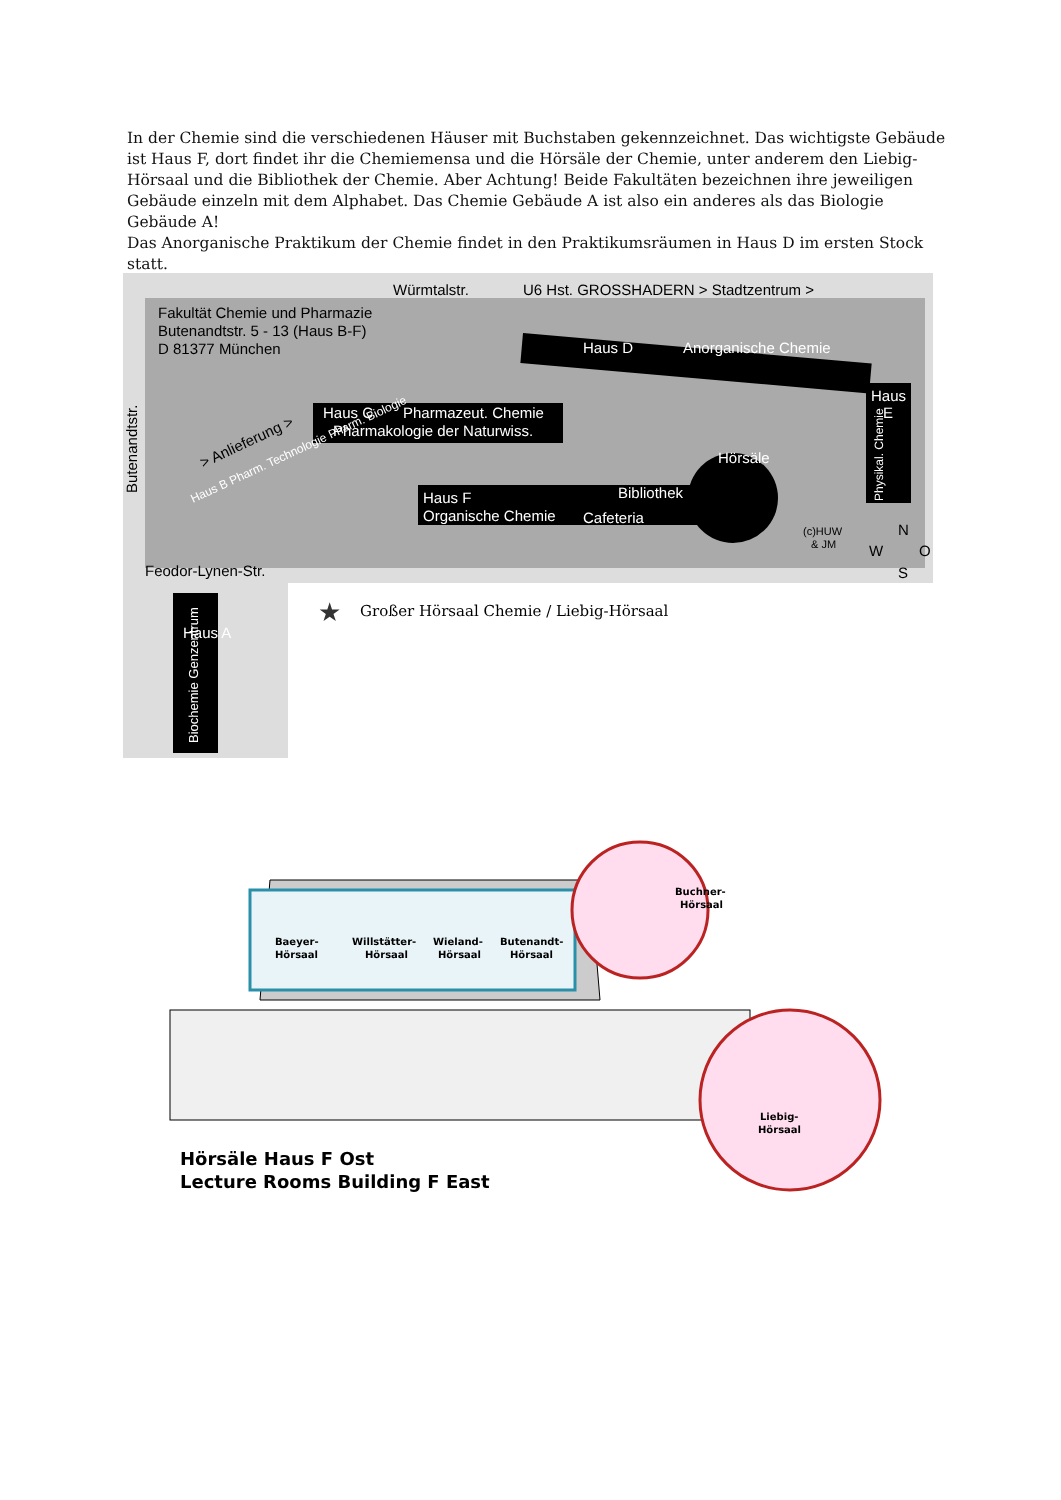In der Chemie sind die verschiedenen Häuser mit Buchstaben gekennzeichnet. Das wichtigste Gebäude ist Haus F, dort findet ihr die Chemiemensa und die Hörsäle der Chemie, unter anderem den Liebig-Hörsaal und die Bibliothek der Chemie. Aber Achtung! Beide Fakultäten bezeichnen ihre jeweiligen Gebäude einzeln mit dem Alphabet. Das Chemie Gebäude A ist also ein anderes als das Biologie Gebäude A!
Das Anorganische Praktikum der Chemie findet in den Praktikumsräumen in Haus D im ersten Stock statt.
Würmtalstr.
U6 Hst. GROSSHADERN > Stadtzentrum >
Fakultät Chemie und Pharmazie
Butenandtstr. 5 - 13 (Haus B-F)
D 81377 München
Butenandtstr.
> Anlieferung >
Haus D
Anorganische Chemie
Haus C
Pharmazeut. Chemie
Pharmakologie der Naturwiss.
Haus B Pharm. Technologie Pharm. Biologie
Haus F
Organische Chemie
Bibliothek
Cafeteria
Hörsäle
Haus
E
Physikal. Chemie
(c)HUW
& JM
N
W
O
S
Feodor-Lynen-Str.
Haus A
Biochemie Genzentrum
★
Großer Hörsaal Chemie / Liebig-Hörsaal
Baeyer-
Hörsaal
Willstätter-
Hörsaal
Wieland-
Hörsaal
Butenandt-
Hörsaal
Buchner-
Hörsaal
Liebig-
Hörsaal
Hörsäle Haus F Ost
Lecture Rooms Building F East